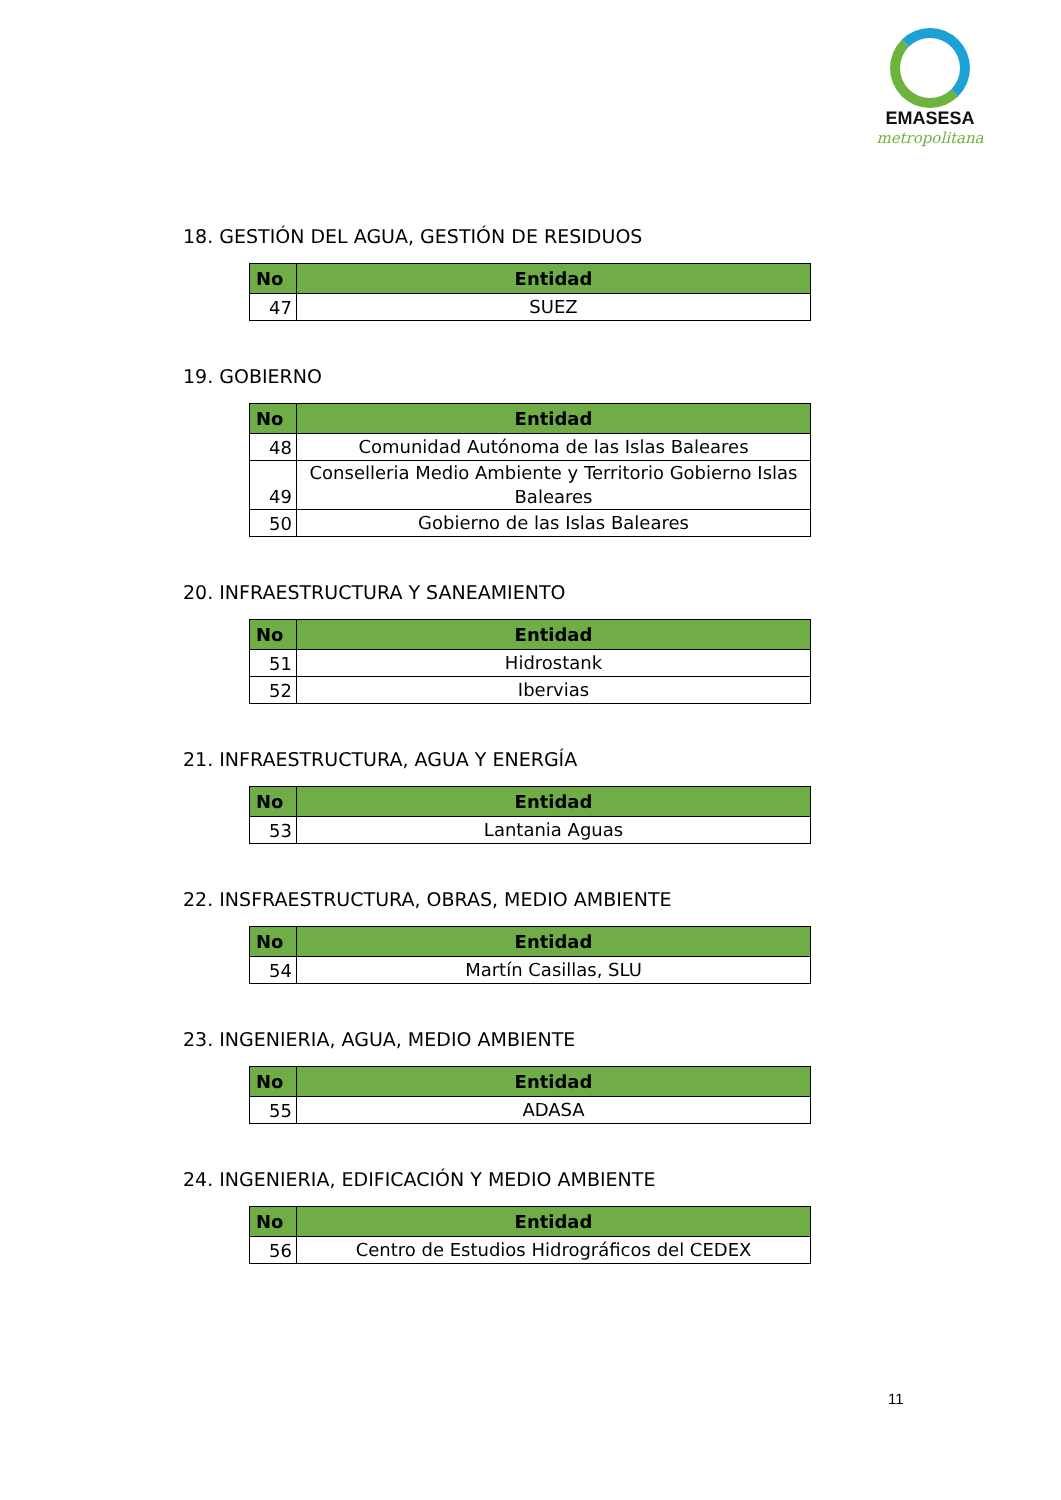EMASESA
metropolitana
18. GESTIÓN DEL AGUA, GESTIÓN DE RESIDUOS
| No | Entidad |
| --- | --- |
| 47 | SUEZ |
19. GOBIERNO
| No | Entidad |
| --- | --- |
| 48 | Comunidad Autónoma de las Islas Baleares |
| 49 | Conselleria Medio Ambiente y Territorio Gobierno Islas Baleares |
| 50 | Gobierno de las Islas Baleares |
20. INFRAESTRUCTURA Y SANEAMIENTO
| No | Entidad |
| --- | --- |
| 51 | Hidrostank |
| 52 | Ibervias |
21. INFRAESTRUCTURA, AGUA Y ENERGÍA
| No | Entidad |
| --- | --- |
| 53 | Lantania Aguas |
22. INSFRAESTRUCTURA, OBRAS, MEDIO AMBIENTE
| No | Entidad |
| --- | --- |
| 54 | Martín Casillas, SLU |
23. INGENIERIA, AGUA, MEDIO AMBIENTE
| No | Entidad |
| --- | --- |
| 55 | ADASA |
24. INGENIERIA, EDIFICACIÓN Y MEDIO AMBIENTE
| No | Entidad |
| --- | --- |
| 56 | Centro de Estudios Hidrográficos del CEDEX |
11